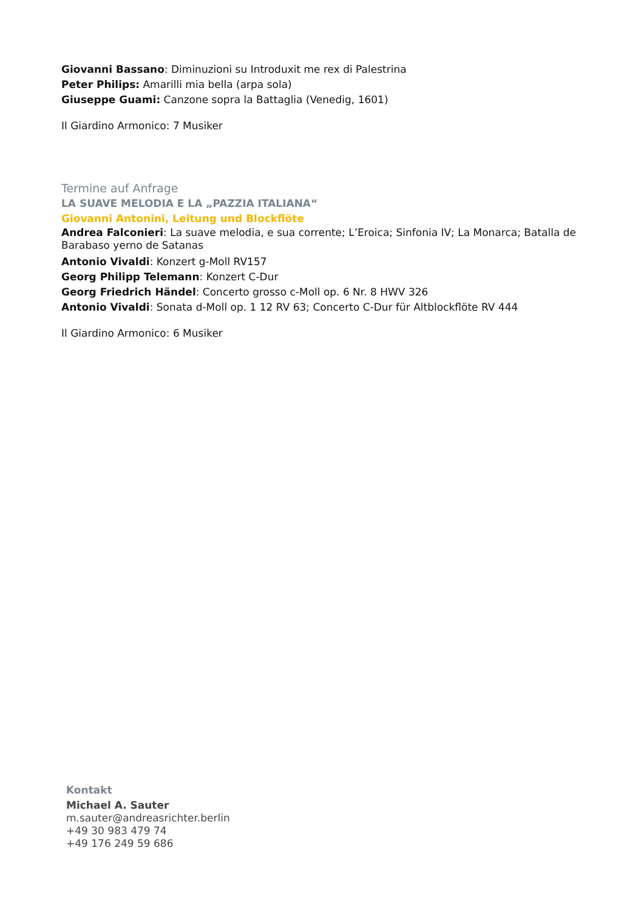Giovanni Bassano: Diminuzioni su Introduxit me rex di Palestrina
Peter Philips: Amarilli mia bella (arpa sola)
Giuseppe Guami: Canzone sopra la Battaglia (Venedig, 1601)
Il Giardino Armonico: 7 Musiker
Termine auf Anfrage
LA SUAVE MELODIA E LA „PAZZIA ITALIANA“
Giovanni Antonini, Leitung und Blockflöte
Andrea Falconieri: La suave melodia, e sua corrente; L’Eroica; Sinfonia IV; La Monarca; Batalla de Barabaso yerno de Satanas
Antonio Vivaldi: Konzert g-Moll RV157
Georg Philipp Telemann: Konzert C-Dur
Georg Friedrich Händel: Concerto grosso c-Moll op. 6 Nr. 8 HWV 326
Antonio Vivaldi: Sonata d-Moll op. 1 12 RV 63; Concerto C-Dur für Altblockflöte RV 444
Il Giardino Armonico: 6 Musiker
Kontakt
Michael A. Sauter
m.sauter@andreasrichter.berlin
+49 30 983 479 74
+49 176 249 59 686